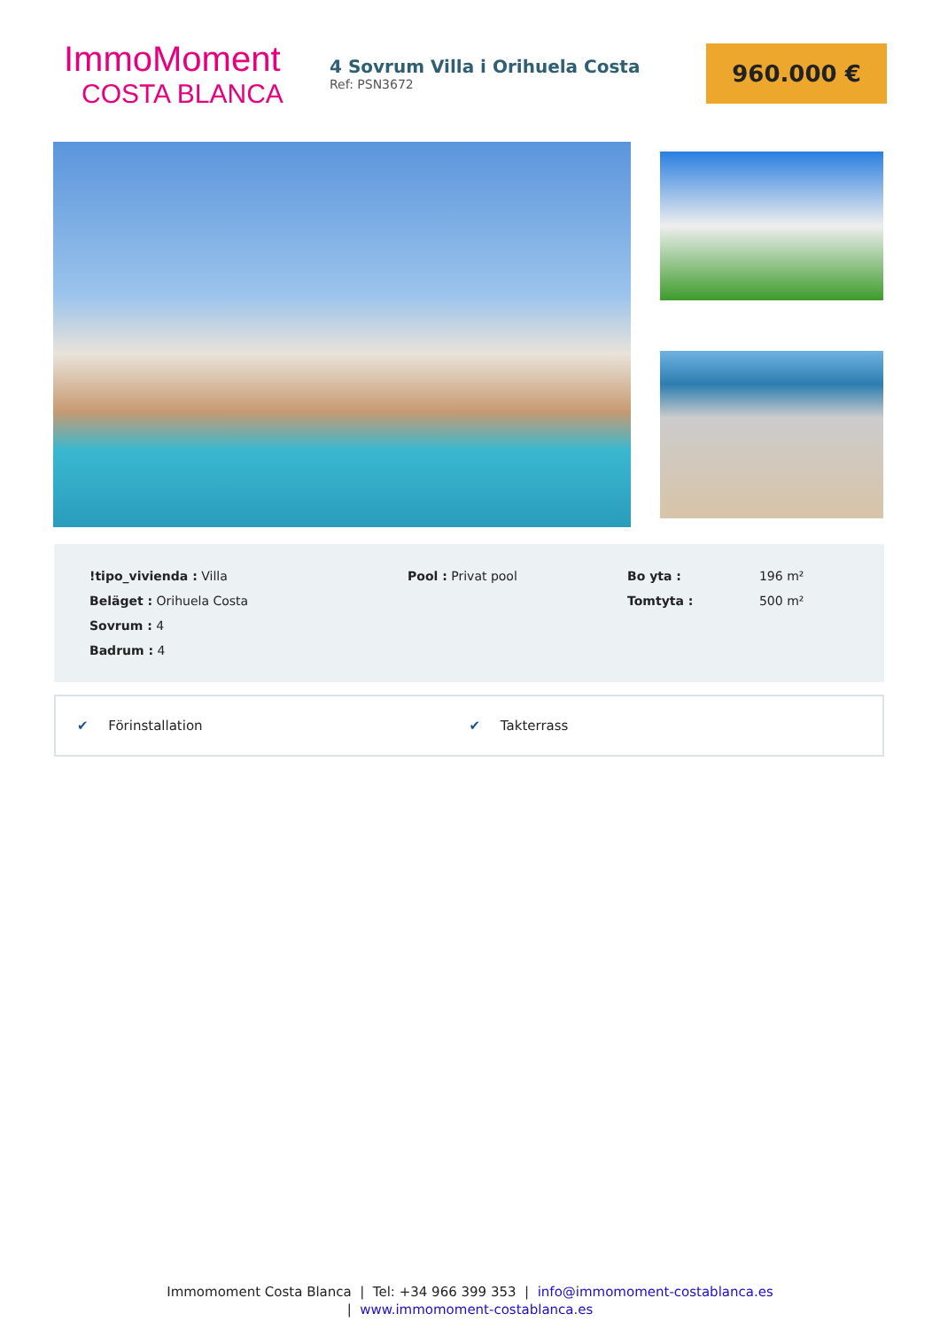ImmoMoment
COSTA BLANCA
4 Sovrum Villa i Orihuela Costa
Ref: PSN3672
960.000 €
| !tipo_vivienda : Villa | Pool : Privat pool | Bo yta : | 196 m² |
| Beläget : Orihuela Costa | | Tomtyta : | 500 m² |
| Sovrum : 4 | | | |
| Badrum : 4 | | | |
✔ Förinstallation ✔ Takterrass
Immomoment Costa Blanca | Tel: +34 966 399 353 | info@immomoment-costablanca.es
| www.immomoment-costablanca.es